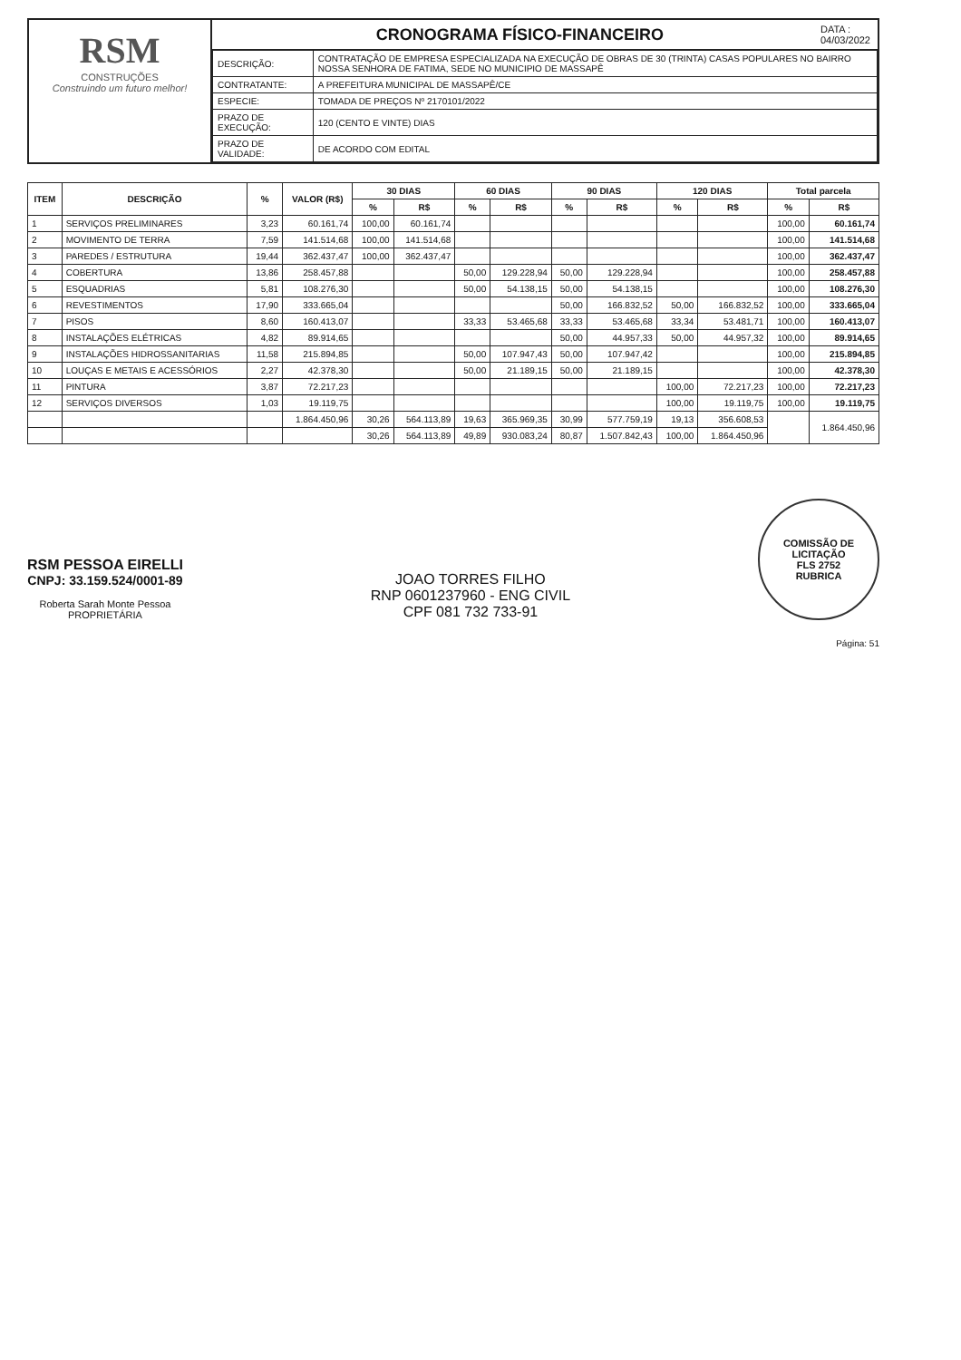RSM
CONSTRUÇÕES
Construindo um futuro melhor!
CRONOGRAMA FÍSICO-FINANCEIRO
DATA :
04/03/2022
| DESCRIÇÃO: | CONTRATAÇÃO DE EMPRESA ESPECIALIZADA NA EXECUÇÃO DE OBRAS DE 30 (TRINTA) CASAS POPULARES NO BAIRRO NOSSA SENHORA DE FATIMA, SEDE NO MUNICIPIO DE MASSAPÊ |
| CONTRATANTE: | A PREFEITURA MUNICIPAL DE MASSAPÊ/CE |
| ESPECIE: | TOMADA DE PREÇOS Nº 2170101/2022 |
| PRAZO DE EXECUÇÃO: | 120 (CENTO E VINTE) DIAS |
| PRAZO DE VALIDADE: | DE ACORDO COM EDITAL |
| ITEM | DESCRIÇÃO | % | VALOR (R$) | 30 DIAS | | 60 DIAS | | 90 DIAS | | 120 DIAS | | Total parcela | |
| --- | --- | --- | --- | --- | --- | --- | --- | --- | --- | --- | --- | --- | --- |
| | | | | % | R$ | % | R$ | % | R$ | % | R$ | % | R$ |
| 1 | SERVIÇOS PRELIMINARES | 3,23 | 60.161,74 | 100,00 | 60.161,74 | | | | | | | 100,00 | 60.161,74 |
| 2 | MOVIMENTO DE TERRA | 7,59 | 141.514,68 | 100,00 | 141.514,68 | | | | | | | 100,00 | 141.514,68 |
| 3 | PAREDES / ESTRUTURA | 19,44 | 362.437,47 | 100,00 | 362.437,47 | | | | | | | 100,00 | 362.437,47 |
| 4 | COBERTURA | 13,86 | 258.457,88 | | | 50,00 | 129.228,94 | 50,00 | 129.228,94 | | | 100,00 | 258.457,88 |
| 5 | ESQUADRIAS | 5,81 | 108.276,30 | | | 50,00 | 54.138,15 | 50,00 | 54.138,15 | | | 100,00 | 108.276,30 |
| 6 | REVESTIMENTOS | 17,90 | 333.665,04 | | | | | 50,00 | 166.832,52 | 50,00 | 166.832,52 | 100,00 | 333.665,04 |
| 7 | PISOS | 8,60 | 160.413,07 | | | 33,33 | 53.465,68 | 33,33 | 53.465,68 | 33,34 | 53.481,71 | 100,00 | 160.413,07 |
| 8 | INSTALAÇÕES ELÉTRICAS | 4,82 | 89.914,65 | | | | | 50,00 | 44.957,33 | 50,00 | 44.957,32 | 100,00 | 89.914,65 |
| 9 | INSTALAÇÕES HIDROSSANITARIAS | 11,58 | 215.894,85 | | | 50,00 | 107.947,43 | 50,00 | 107.947,42 | | | 100,00 | 215.894,85 |
| 10 | LOUÇAS E METAIS E ACESSÓRIOS | 2,27 | 42.378,30 | | | 50,00 | 21.189,15 | 50,00 | 21.189,15 | | | 100,00 | 42.378,30 |
| 11 | PINTURA | 3,87 | 72.217,23 | | | | | | | 100,00 | 72.217,23 | 100,00 | 72.217,23 |
| 12 | SERVIÇOS DIVERSOS | 1,03 | 19.119,75 | | | | | | | 100,00 | 19.119,75 | 100,00 | 19.119,75 |
| | | | 1.864.450,96 | 30,26 | 564.113,89 | 19,63 | 365.969,35 | 30,99 | 577.759,19 | 19,13 | 356.608,53 | | 1.864.450,96 |
| | | | | 30,26 | 564.113,89 | 49,89 | 930.083,24 | 80,87 | 1.507.842,43 | 100,00 | 1.864.450,96 | | |
RSM PESSOA EIRELLI
CNPJ: 33.159.524/0001-89
Roberta Sarah Monte Pessoa
PROPRIETÁRIA
JOAO TORRES FILHO
RNP 0601237960 - ENG CIVIL
CPF 081 732 733-91
COMISSÃO DE LICITAÇÃO
FLS 2752
RUBRICA
Página: 51